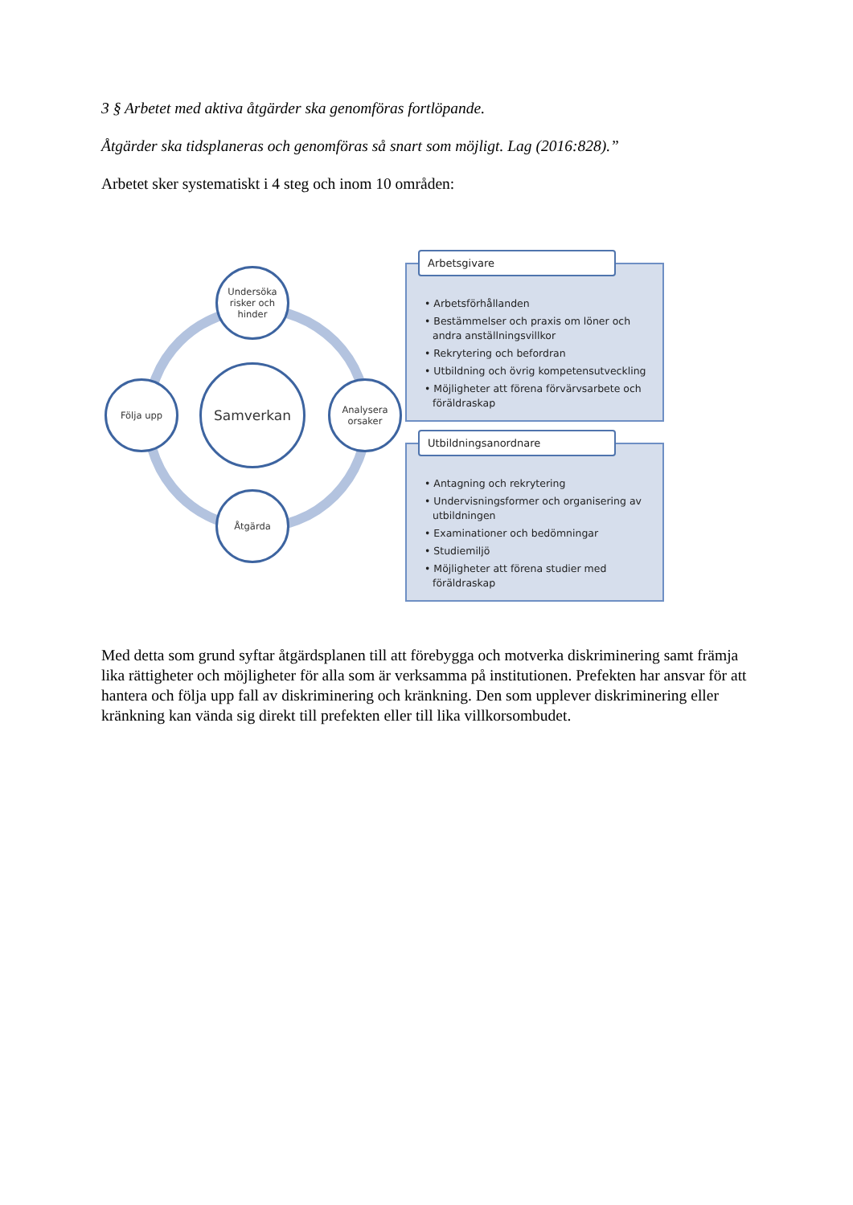3 § Arbetet med aktiva åtgärder ska genomföras fortlöpande.
Åtgärder ska tidsplaneras och genomföras så snart som möjligt. Lag (2016:828).”
Arbetet sker systematiskt i 4 steg och inom 10 områden:
Undersöka risker och hinder
Följa upp
Samverkan
Analysera orsaker
Åtgärda
Arbetsgivare
• Arbetsförhållanden
• Bestämmelser och praxis om löner och andra anställningsvillkor
• Rekrytering och befordran
• Utbildning och övrig kompetensutveckling
• Möjligheter att förena förvärvsarbete och föräldraskap
Utbildningsanordnare
• Antagning och rekrytering
• Undervisningsformer och organisering av utbildningen
• Examinationer och bedömningar
• Studiemiljö
• Möjligheter att förena studier med föräldraskap
Med detta som grund syftar åtgärdsplanen till att förebygga och motverka diskriminering samt främja lika rättigheter och möjligheter för alla som är verksamma på institutionen. Prefekten har ansvar för att hantera och följa upp fall av diskriminering och kränkning. Den som upplever diskriminering eller kränkning kan vända sig direkt till prefekten eller till lika villkorsombudet.